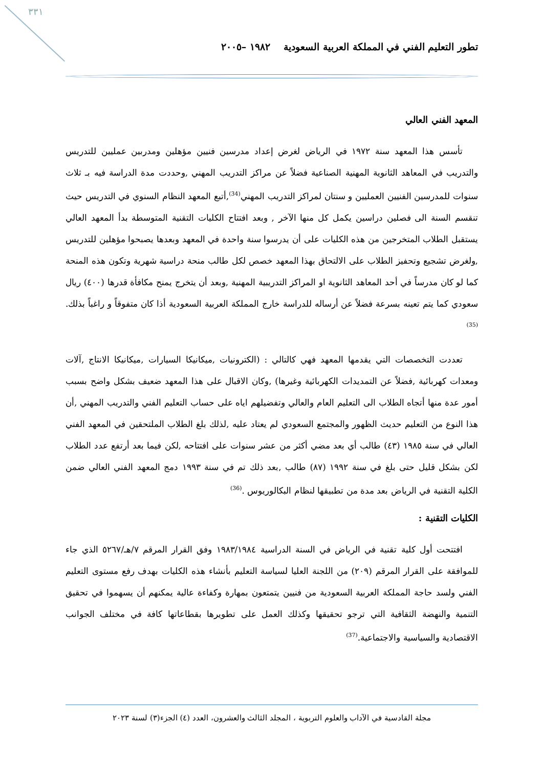٣٣١
تطور التعليم الفني في المملكة العربية السعودية ١٩٨٢ –٢٠٠٥
المعهد الفني العالي
تأسس هذا المعهد سنة ١٩٧٢ في الرياض لغرض إعداد مدرسين فنيين مؤهلين ومدربين عمليين للتدريس والتدريب في المعاهد الثانوية المهنية الصناعية فضلاً عن مراكز التدريب المهني ,وحددت مدة الدراسة فيه بـ ثلاث سنوات للمدرسين الفنيين العمليين و سنتان لمراكز التدريب المهني<sup>(34)</sup>,أتبع المعهد النظام السنوي في التدريس حيث تنقسم السنة الى فصلين دراسين يكمل كل منها الآخر , وبعد افتتاح الكليات التقنية المتوسطة بدأ المعهد العالي يستقبل الطلاب المتخرجين من هذه الكليات على أن يدرسوا سنة واحدة في المعهد وبعدها يصبحوا مؤهلين للتدريس ,ولغرض تشجيع وتحفيز الطلاب على الالتحاق بهذا المعهد خصص لكل طالب منحة دراسية شهرية وتكون هذه المنحة كما لو كان مدرساً في أحد المعاهد الثانوية او المراكز التدريبية المهنية ,وبعد أن يتخرج يمنح مكافأة قدرها (٤٠٠) ريال سعودي كما يتم تعينه بسرعة فضلاً عن أرساله للدراسة خارج المملكة العربية السعودية أذا كان متفوقاً و راغباً بذلك.<sup>(35)</sup>
تعددت التخصصات التي يقدمها المعهد فهي كالتالي : (الكترونيات ,ميكانيكا السيارات ,ميكانيكا الانتاج ,آلات ومعدات كهربائية ,فضلاً عن التمديدات الكهربائية وغيرها) ,وكان الاقبال على هذا المعهد ضعيف بشكل واضح بسبب أمور عدة منها أتجاه الطلاب الى التعليم العام والعالي وتفضيلهم اياه على حساب التعليم الفني والتدريب المهني ,أن هذا النوع من التعليم حديث الظهور والمجتمع السعودي لم يعتاد عليه ,لذلك بلغ الطلاب الملتحقين في المعهد الفني العالي في سنة ١٩٨٥ (٤٣) طالب أي بعد مضي أكثر من عشر سنوات على افتتاحه ,لكن فيما بعد أرتفع عدد الطلاب لكن بشكل قليل حتى بلغ في سنة ١٩٩٢ (٨٧) طالب ,بعد ذلك تم في سنة ١٩٩٣ دمج المعهد الفني العالي ضمن الكلية التقنية في الرياض بعد مدة من تطبيقها لنظام البكالوريوس .<sup>(36)</sup>
الكليات التقنية :
افتتحت أول كلية تقنية في الرياض في السنة الدراسية ١٩٨٣/١٩٨٤ وفق القرار المرقم ٧/هـ/٥٢٦٧ الذي جاء للموافقة على القرار المرقم (٢٠٩) من اللجنة العليا لسياسة التعليم بأنشاء هذه الكليات بهدف رفع مستوى التعليم الفني ولسد حاجة المملكة العربية السعودية من فنيين يتمتعون بمهارة وكفاءة عالية يمكنهم أن يسهموا في تحقيق التنمية والنهضة الثقافية التي ترجو تحقيقها وكذلك العمل على تطويرها بقطاعاتها كافة في مختلف الجوانب الاقتصادية والسياسية والاجتماعية.<sup>(37)</sup>
مجلة القادسية في الآداب والعلوم التربوية ، المجلد الثالث والعشرون، العدد (٤) الجزء(٣) لسنة ٢٠٢٣